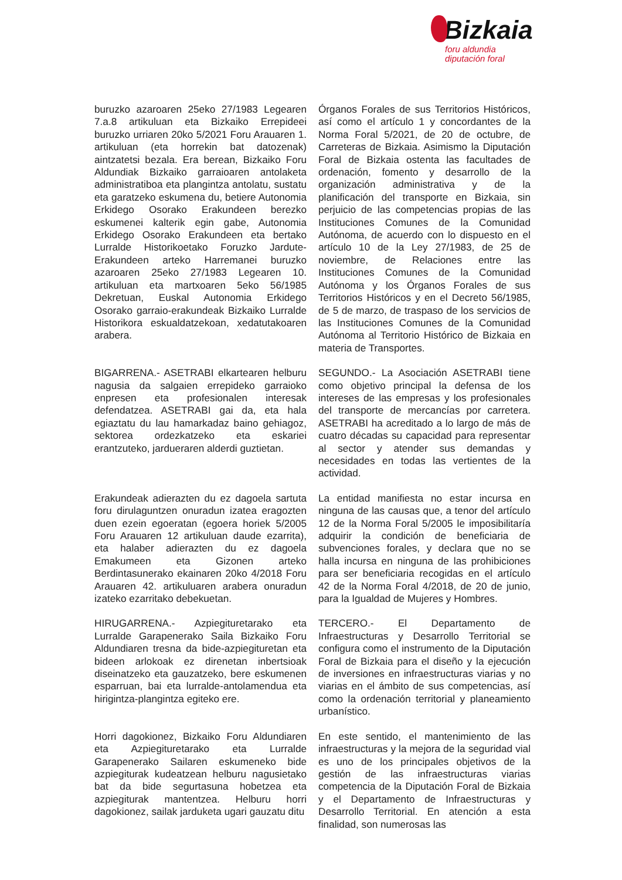Bizkaia
foru aldundia
diputación foral
buruzko azaroaren 25eko 27/1983 Legearen 7.a.8 artikuluan eta Bizkaiko Errepideei buruzko urriaren 20ko 5/2021 Foru Arauaren 1. artikuluan (eta horrekin bat datozenak) aintzatetsi bezala. Era berean, Bizkaiko Foru Aldundiak Bizkaiko garraioaren antolaketa administratiboa eta plangintza antolatu, sustatu eta garatzeko eskumena du, betiere Autonomia Erkidego Osorako Erakundeen berezko eskumenei kalterik egin gabe, Autonomia Erkidego Osorako Erakundeen eta bertako Lurralde Historikoetako Foruzko Jardute-Erakundeen arteko Harremanei buruzko azaroaren 25eko 27/1983 Legearen 10. artikuluan eta martxoaren 5eko 56/1985 Dekretuan, Euskal Autonomia Erkidego Osorako garraio-erakundeak Bizkaiko Lurralde Historikora eskualdatzekoan, xedatutakoaren arabera.
Órganos Forales de sus Territorios Históricos, así como el artículo 1 y concordantes de la Norma Foral 5/2021, de 20 de octubre, de Carreteras de Bizkaia. Asimismo la Diputación Foral de Bizkaia ostenta las facultades de ordenación, fomento y desarrollo de la organización administrativa y de la planificación del transporte en Bizkaia, sin perjuicio de las competencias propias de las Instituciones Comunes de la Comunidad Autónoma, de acuerdo con lo dispuesto en el artículo 10 de la Ley 27/1983, de 25 de noviembre, de Relaciones entre las Instituciones Comunes de la Comunidad Autónoma y los Órganos Forales de sus Territorios Históricos y en el Decreto 56/1985, de 5 de marzo, de traspaso de los servicios de las Instituciones Comunes de la Comunidad Autónoma al Territorio Histórico de Bizkaia en materia de Transportes.
BIGARRENA.- ASETRABI elkartearen helburu nagusia da salgaien errepideko garraioko enpresen eta profesionalen interesak defendatzea. ASETRABI gai da, eta hala egiaztatu du lau hamarkadaz baino gehiagoz, sektorea ordezkatzeko eta eskariei erantzuteko, jardueraren alderdi guztietan.
SEGUNDO.- La Asociación ASETRABI tiene como objetivo principal la defensa de los intereses de las empresas y los profesionales del transporte de mercancías por carretera. ASETRABI ha acreditado a lo largo de más de cuatro décadas su capacidad para representar al sector y atender sus demandas y necesidades en todas las vertientes de la actividad.
Erakundeak adierazten du ez dagoela sartuta foru dirulaguntzen onuradun izatea eragozten duen ezein egoeratan (egoera horiek 5/2005 Foru Arauaren 12 artikuluan daude ezarrita), eta halaber adierazten du ez dagoela Emakumeen eta Gizonen arteko Berdintasunerako ekainaren 20ko 4/2018 Foru Arauaren 42. artikuluaren arabera onuradun izateko ezarritako debekuetan.
La entidad manifiesta no estar incursa en ninguna de las causas que, a tenor del artículo 12 de la Norma Foral 5/2005 le imposibilitaría adquirir la condición de beneficiaria de subvenciones forales, y declara que no se halla incursa en ninguna de las prohibiciones para ser beneficiaria recogidas en el artículo 42 de la Norma Foral 4/2018, de 20 de junio, para la Igualdad de Mujeres y Hombres.
HIRUGARRENA.- Azpiegituretarako eta Lurralde Garapenerako Saila Bizkaiko Foru Aldundiaren tresna da bide-azpiegituretan eta bideen arlokoak ez direnetan inbertsioak diseinatzeko eta gauzatzeko, bere eskumenen esparruan, bai eta lurralde-antolamendua eta hirigintza-plangintza egiteko ere.
TERCERO.- El Departamento de Infraestructuras y Desarrollo Territorial se configura como el instrumento de la Diputación Foral de Bizkaia para el diseño y la ejecución de inversiones en infraestructuras viarias y no viarias en el ámbito de sus competencias, así como la ordenación territorial y planeamiento urbanístico.
Horri dagokionez, Bizkaiko Foru Aldundiaren eta Azpiegituretarako eta Lurralde Garapenerako Sailaren eskumeneko bide azpiegiturak kudeatzean helburu nagusietako bat da bide segurtasuna hobetzea eta azpiegiturak mantentzea. Helburu horri dagokionez, sailak jarduketa ugari gauzatu ditu
En este sentido, el mantenimiento de las infraestructuras y la mejora de la seguridad vial es uno de los principales objetivos de la gestión de las infraestructuras viarias competencia de la Diputación Foral de Bizkaia y el Departamento de Infraestructuras y Desarrollo Territorial. En atención a esta finalidad, son numerosas las